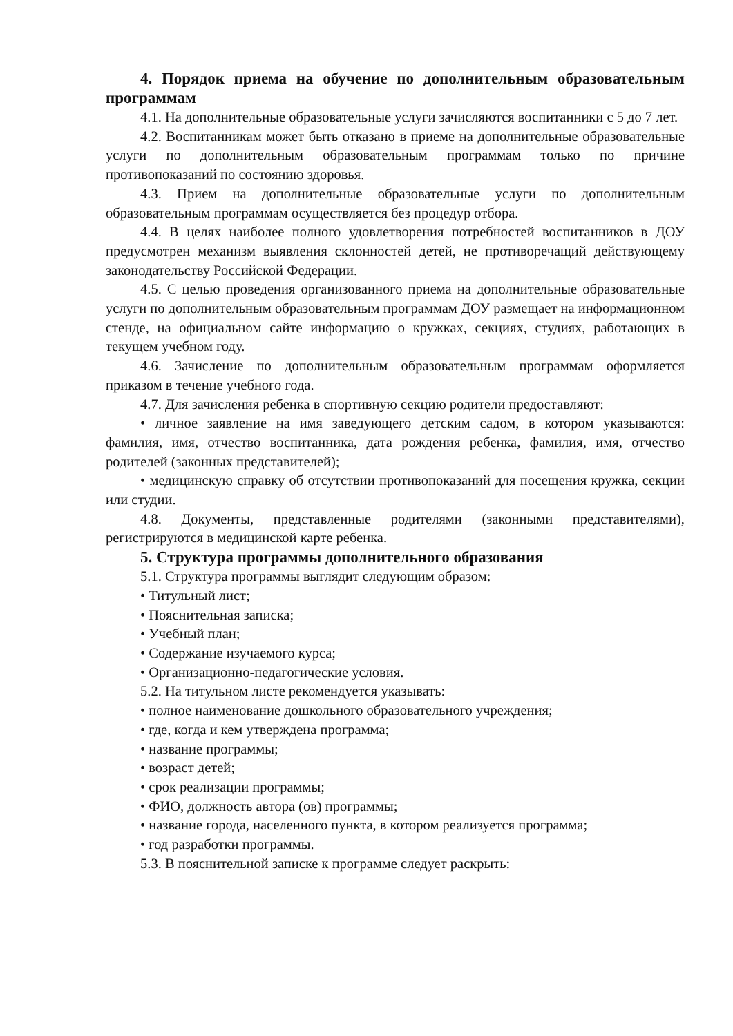4. Порядок приема на обучение по дополнительным образовательным программам
4.1. На дополнительные образовательные услуги зачисляются воспитанники с 5 до 7 лет.
4.2. Воспитанникам может быть отказано в приеме на дополнительные образовательные услуги по дополнительным образовательным программам только по причине противопоказаний по состоянию здоровья.
4.3. Прием на дополнительные образовательные услуги по дополнительным образовательным программам осуществляется без процедур отбора.
4.4. В целях наиболее полного удовлетворения потребностей воспитанников в ДОУ предусмотрен механизм выявления склонностей детей, не противоречащий действующему законодательству Российской Федерации.
4.5. С целью проведения организованного приема на дополнительные образовательные услуги по дополнительным образовательным программам ДОУ размещает на информационном стенде, на официальном сайте информацию о кружках, секциях, студиях, работающих в текущем учебном году.
4.6. Зачисление по дополнительным образовательным программам оформляется приказом в течение учебного года.
4.7. Для зачисления ребенка в спортивную секцию родители предоставляют:
• личное заявление на имя заведующего детским садом, в котором указываются: фамилия, имя, отчество воспитанника, дата рождения ребенка, фамилия, имя, отчество родителей (законных представителей);
• медицинскую справку об отсутствии противопоказаний для посещения кружка, секции или студии.
4.8. Документы, представленные родителями (законными представителями), регистрируются в медицинской карте ребенка.
5. Структура программы дополнительного образования
5.1. Структура программы выглядит следующим образом:
• Титульный лист;
• Пояснительная записка;
• Учебный план;
• Содержание изучаемого курса;
• Организационно-педагогические условия.
5.2. На титульном листе рекомендуется указывать:
• полное наименование дошкольного образовательного учреждения;
• где, когда и кем утверждена программа;
• название программы;
• возраст детей;
• срок реализации программы;
• ФИО, должность автора (ов) программы;
• название города, населенного пункта, в котором реализуется программа;
• год разработки программы.
5.3. В пояснительной записке к программе следует раскрыть: